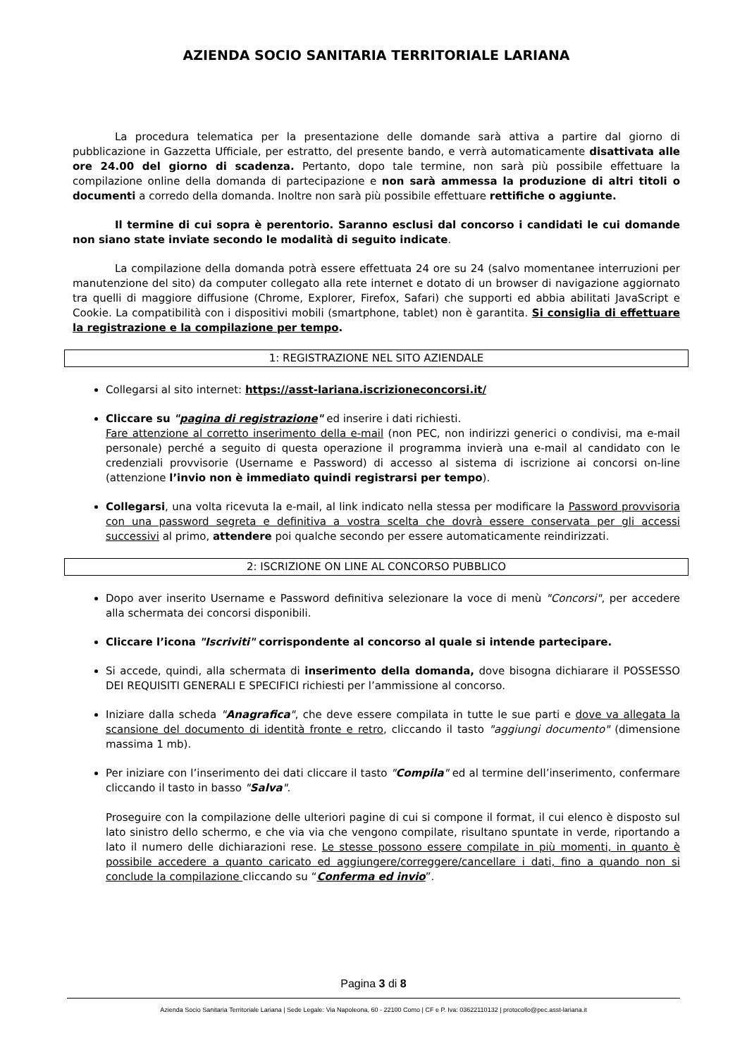AZIENDA SOCIO SANITARIA TERRITORIALE LARIANA
La procedura telematica per la presentazione delle domande sarà attiva a partire dal giorno di pubblicazione in Gazzetta Ufficiale, per estratto, del presente bando, e verrà automaticamente disattivata alle ore 24.00 del giorno di scadenza. Pertanto, dopo tale termine, non sarà più possibile effettuare la compilazione online della domanda di partecipazione e non sarà ammessa la produzione di altri titoli o documenti a corredo della domanda. Inoltre non sarà più possibile effettuare rettifiche o aggiunte.
Il termine di cui sopra è perentorio. Saranno esclusi dal concorso i candidati le cui domande non siano state inviate secondo le modalità di seguito indicate.
La compilazione della domanda potrà essere effettuata 24 ore su 24 (salvo momentanee interruzioni per manutenzione del sito) da computer collegato alla rete internet e dotato di un browser di navigazione aggiornato tra quelli di maggiore diffusione (Chrome, Explorer, Firefox, Safari) che supporti ed abbia abilitati JavaScript e Cookie. La compatibilità con i dispositivi mobili (smartphone, tablet) non è garantita. Si consiglia di effettuare la registrazione e la compilazione per tempo.
1: REGISTRAZIONE NEL SITO AZIENDALE
Collegarsi al sito internet: https://asst-lariana.iscrizioneconcorsi.it/
Cliccare su "pagina di registrazione" ed inserire i dati richiesti.
Fare attenzione al corretto inserimento della e-mail (non PEC, non indirizzi generici o condivisi, ma e-mail personale) perché a seguito di questa operazione il programma invierà una e-mail al candidato con le credenziali provvisorie (Username e Password) di accesso al sistema di iscrizione ai concorsi on-line (attenzione l’invio non è immediato quindi registrarsi per tempo).
Collegarsi, una volta ricevuta la e-mail, al link indicato nella stessa per modificare la Password provvisoria con una password segreta e definitiva a vostra scelta che dovrà essere conservata per gli accessi successivi al primo, attendere poi qualche secondo per essere automaticamente reindirizzati.
2: ISCRIZIONE ON LINE AL CONCORSO PUBBLICO
Dopo aver inserito Username e Password definitiva selezionare la voce di menù "Concorsi", per accedere alla schermata dei concorsi disponibili.
Cliccare l’icona "Iscriviti" corrispondente al concorso al quale si intende partecipare.
Si accede, quindi, alla schermata di inserimento della domanda, dove bisogna dichiarare il POSSESSO DEI REQUISITI GENERALI E SPECIFICI richiesti per l’ammissione al concorso.
Iniziare dalla scheda "Anagrafica", che deve essere compilata in tutte le sue parti e dove va allegata la scansione del documento di identità fronte e retro, cliccando il tasto "aggiungi documento" (dimensione massima 1 mb).
Per iniziare con l’inserimento dei dati cliccare il tasto "Compila" ed al termine dell’inserimento, confermare cliccando il tasto in basso "Salva".
Proseguire con la compilazione delle ulteriori pagine di cui si compone il format, il cui elenco è disposto sul lato sinistro dello schermo, e che via via che vengono compilate, risultano spuntate in verde, riportando a lato il numero delle dichiarazioni rese. Le stesse possono essere compilate in più momenti, in quanto è possibile accedere a quanto caricato ed aggiungere/correggere/cancellare i dati, fino a quando non si conclude la compilazione cliccando su “Conferma ed invio”.
Pagina 3 di 8
Azienda Socio Sanitaria Territoriale Lariana | Sede Legale: Via Napoleona, 60 - 22100 Como | CF e P. Iva: 03622110132 | protocollo@pec.asst-lariana.it